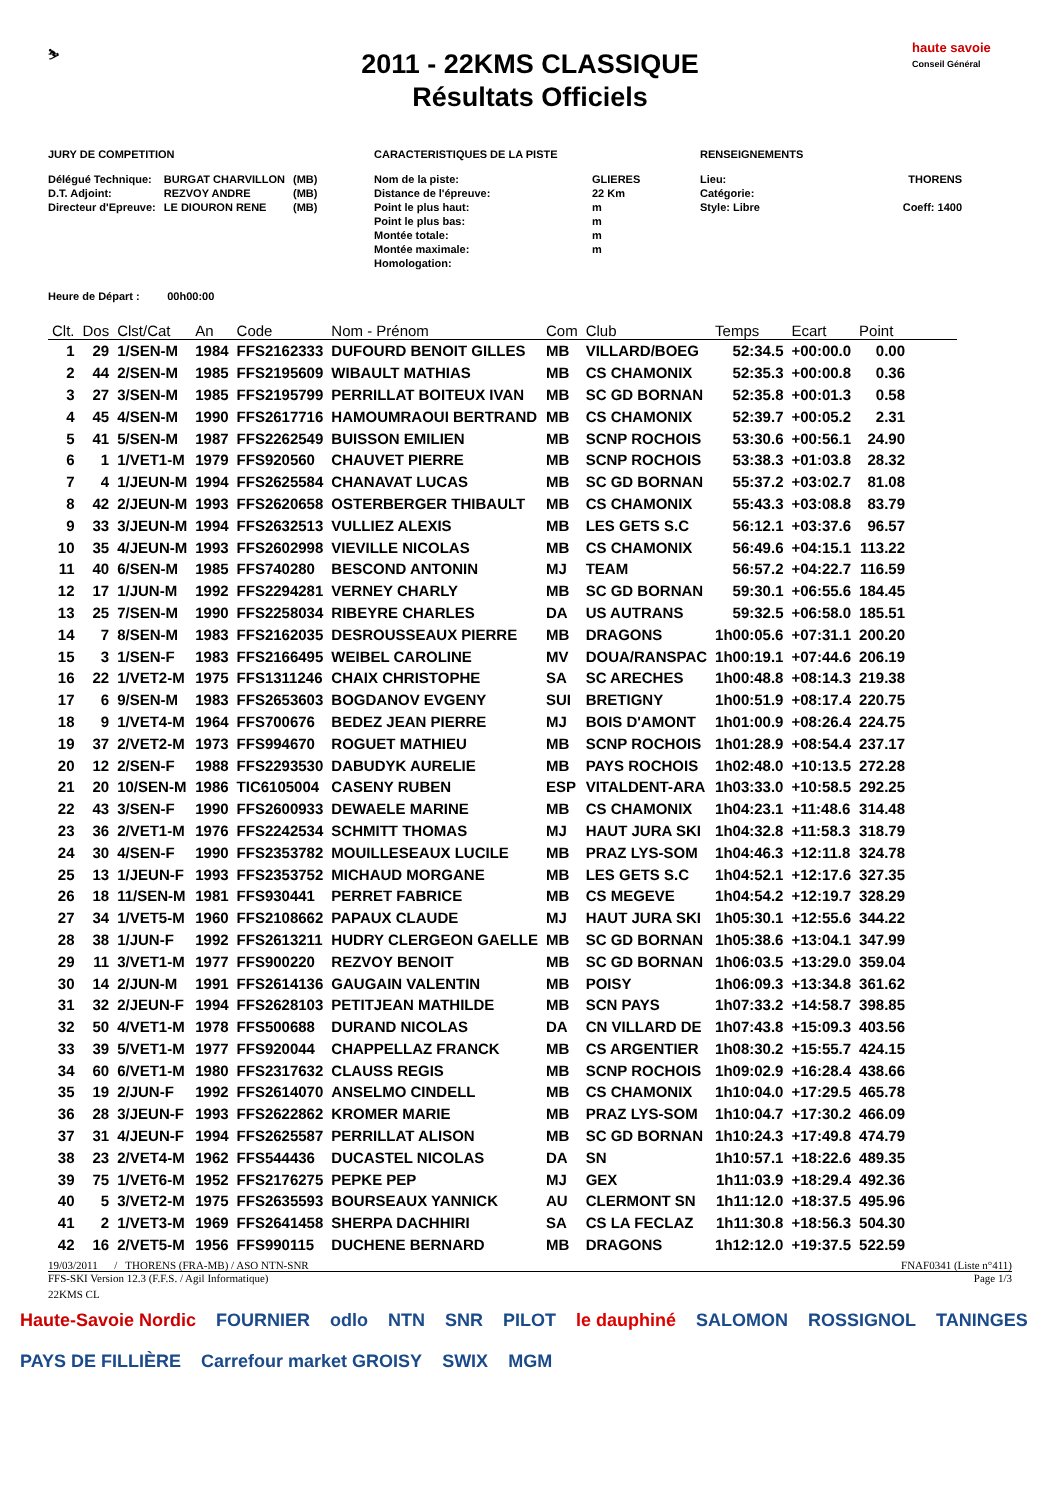⛷
2011 - 22KMS CLASSIQUE
Résultats Officiels
haute savoie
Conseil Général
JURY DE COMPETITION
| Délégué Technique: | BURGAT CHARVILLON | (MB) |
| D.T. Adjoint: | REZVOY ANDRE | (MB) |
| Directeur d'Epreuve: | LE DIOURON RENE | (MB) |
CARACTERISTIQUES DE LA PISTE
| Nom de la piste: | GLIERES |
| Distance de l'épreuve: | 22 Km |
| Point le plus haut: | m |
| Point le plus bas: | m |
| Montée totale: | m |
| Montée maximale: | m |
| Homologation: | |
RENSEIGNEMENTS
| Lieu: | THORENS |
| Catégorie: | |
| Style: Libre | Coeff: 1400 |
Heure de Départ : 00h00:00
| Clt. | Dos | Clst/Cat | An | Code | Nom - Prénom | Com | Club | Temps | Ecart | Point | |
| --- | --- | --- | --- | --- | --- | --- | --- | --- | --- | --- | --- |
| 1 | 29 | 1/SEN-M | 1984 | FFS2162333 | DUFOURD BENOIT GILLES | MB | VILLARD/BOEG | 52:34.5 | +00:00.0 | 0.00 | |
| 2 | 44 | 2/SEN-M | 1985 | FFS2195609 | WIBAULT MATHIAS | MB | CS CHAMONIX | 52:35.3 | +00:00.8 | 0.36 | |
| 3 | 27 | 3/SEN-M | 1985 | FFS2195799 | PERRILLAT BOITEUX IVAN | MB | SC GD BORNAN | 52:35.8 | +00:01.3 | 0.58 | |
| 4 | 45 | 4/SEN-M | 1990 | FFS2617716 | HAMOUMRAOUI BERTRAND | MB | CS CHAMONIX | 52:39.7 | +00:05.2 | 2.31 | |
| 5 | 41 | 5/SEN-M | 1987 | FFS2262549 | BUISSON EMILIEN | MB | SCNP ROCHOIS | 53:30.6 | +00:56.1 | 24.90 | |
| 6 | 1 | 1/VET1-M | 1979 | FFS920560 | CHAUVET PIERRE | MB | SCNP ROCHOIS | 53:38.3 | +01:03.8 | 28.32 | |
| 7 | 4 | 1/JEUN-M | 1994 | FFS2625584 | CHANAVAT LUCAS | MB | SC GD BORNAN | 55:37.2 | +03:02.7 | 81.08 | |
| 8 | 42 | 2/JEUN-M | 1993 | FFS2620658 | OSTERBERGER THIBAULT | MB | CS CHAMONIX | 55:43.3 | +03:08.8 | 83.79 | |
| 9 | 33 | 3/JEUN-M | 1994 | FFS2632513 | VULLIEZ ALEXIS | MB | LES GETS S.C | 56:12.1 | +03:37.6 | 96.57 | |
| 10 | 35 | 4/JEUN-M | 1993 | FFS2602998 | VIEVILLE NICOLAS | MB | CS CHAMONIX | 56:49.6 | +04:15.1 | 113.22 | |
| 11 | 40 | 6/SEN-M | 1985 | FFS740280 | BESCOND ANTONIN | MJ | TEAM | 56:57.2 | +04:22.7 | 116.59 | |
| 12 | 17 | 1/JUN-M | 1992 | FFS2294281 | VERNEY CHARLY | MB | SC GD BORNAN | 59:30.1 | +06:55.6 | 184.45 | |
| 13 | 25 | 7/SEN-M | 1990 | FFS2258034 | RIBEYRE CHARLES | DA | US AUTRANS | 59:32.5 | +06:58.0 | 185.51 | |
| 14 | 7 | 8/SEN-M | 1983 | FFS2162035 | DESROUSSEAUX PIERRE | MB | DRAGONS | 1h00:05.6 | +07:31.1 | 200.20 | |
| 15 | 3 | 1/SEN-F | 1983 | FFS2166495 | WEIBEL CAROLINE | MV | DOUA/RANSPAC | 1h00:19.1 | +07:44.6 | 206.19 | |
| 16 | 22 | 1/VET2-M | 1975 | FFS1311246 | CHAIX CHRISTOPHE | SA | SC ARECHES | 1h00:48.8 | +08:14.3 | 219.38 | |
| 17 | 6 | 9/SEN-M | 1983 | FFS2653603 | BOGDANOV EVGENY | SUI | BRETIGNY | 1h00:51.9 | +08:17.4 | 220.75 | |
| 18 | 9 | 1/VET4-M | 1964 | FFS700676 | BEDEZ JEAN PIERRE | MJ | BOIS D'AMONT | 1h01:00.9 | +08:26.4 | 224.75 | |
| 19 | 37 | 2/VET2-M | 1973 | FFS994670 | ROGUET MATHIEU | MB | SCNP ROCHOIS | 1h01:28.9 | +08:54.4 | 237.17 | |
| 20 | 12 | 2/SEN-F | 1988 | FFS2293530 | DABUDYK AURELIE | MB | PAYS ROCHOIS | 1h02:48.0 | +10:13.5 | 272.28 | |
| 21 | 20 | 10/SEN-M | 1986 | TIC6105004 | CASENY RUBEN | ESP | VITALDENT-ARA | 1h03:33.0 | +10:58.5 | 292.25 | |
| 22 | 43 | 3/SEN-F | 1990 | FFS2600933 | DEWAELE MARINE | MB | CS CHAMONIX | 1h04:23.1 | +11:48.6 | 314.48 | |
| 23 | 36 | 2/VET1-M | 1976 | FFS2242534 | SCHMITT THOMAS | MJ | HAUT JURA SKI | 1h04:32.8 | +11:58.3 | 318.79 | |
| 24 | 30 | 4/SEN-F | 1990 | FFS2353782 | MOUILLESEAUX LUCILE | MB | PRAZ LYS-SOM | 1h04:46.3 | +12:11.8 | 324.78 | |
| 25 | 13 | 1/JEUN-F | 1993 | FFS2353752 | MICHAUD MORGANE | MB | LES GETS S.C | 1h04:52.1 | +12:17.6 | 327.35 | |
| 26 | 18 | 11/SEN-M | 1981 | FFS930441 | PERRET FABRICE | MB | CS MEGEVE | 1h04:54.2 | +12:19.7 | 328.29 | |
| 27 | 34 | 1/VET5-M | 1960 | FFS2108662 | PAPAUX CLAUDE | MJ | HAUT JURA SKI | 1h05:30.1 | +12:55.6 | 344.22 | |
| 28 | 38 | 1/JUN-F | 1992 | FFS2613211 | HUDRY CLERGEON GAELLE | MB | SC GD BORNAN | 1h05:38.6 | +13:04.1 | 347.99 | |
| 29 | 11 | 3/VET1-M | 1977 | FFS900220 | REZVOY BENOIT | MB | SC GD BORNAN | 1h06:03.5 | +13:29.0 | 359.04 | |
| 30 | 14 | 2/JUN-M | 1991 | FFS2614136 | GAUGAIN VALENTIN | MB | POISY | 1h06:09.3 | +13:34.8 | 361.62 | |
| 31 | 32 | 2/JEUN-F | 1994 | FFS2628103 | PETITJEAN MATHILDE | MB | SCN PAYS | 1h07:33.2 | +14:58.7 | 398.85 | |
| 32 | 50 | 4/VET1-M | 1978 | FFS500688 | DURAND NICOLAS | DA | CN VILLARD DE | 1h07:43.8 | +15:09.3 | 403.56 | |
| 33 | 39 | 5/VET1-M | 1977 | FFS920044 | CHAPPELLAZ FRANCK | MB | CS ARGENTIER | 1h08:30.2 | +15:55.7 | 424.15 | |
| 34 | 60 | 6/VET1-M | 1980 | FFS2317632 | CLAUSS REGIS | MB | SCNP ROCHOIS | 1h09:02.9 | +16:28.4 | 438.66 | |
| 35 | 19 | 2/JUN-F | 1992 | FFS2614070 | ANSELMO CINDELL | MB | CS CHAMONIX | 1h10:04.0 | +17:29.5 | 465.78 | |
| 36 | 28 | 3/JEUN-F | 1993 | FFS2622862 | KROMER MARIE | MB | PRAZ LYS-SOM | 1h10:04.7 | +17:30.2 | 466.09 | |
| 37 | 31 | 4/JEUN-F | 1994 | FFS2625587 | PERRILLAT ALISON | MB | SC GD BORNAN | 1h10:24.3 | +17:49.8 | 474.79 | |
| 38 | 23 | 2/VET4-M | 1962 | FFS544436 | DUCASTEL NICOLAS | DA | SN | 1h10:57.1 | +18:22.6 | 489.35 | |
| 39 | 75 | 1/VET6-M | 1952 | FFS2176275 | PEPKE PEP | MJ | GEX | 1h11:03.9 | +18:29.4 | 492.36 | |
| 40 | 5 | 3/VET2-M | 1975 | FFS2635593 | BOURSEAUX YANNICK | AU | CLERMONT SN | 1h11:12.0 | +18:37.5 | 495.96 | |
| 41 | 2 | 1/VET3-M | 1969 | FFS2641458 | SHERPA DACHHIRI | SA | CS LA FECLAZ | 1h11:30.8 | +18:56.3 | 504.30 | |
| 42 | 16 | 2/VET5-M | 1956 | FFS990115 | DUCHENE BERNARD | MB | DRAGONS | 1h12:12.0 | +19:37.5 | 522.59 | |
19/03/2011 / THORENS (FRA-MB) / ASO NTN-SNR FNAF0341 (Liste n°411)
FFS-SKI Version 12.3 (F.F.S. / Agil Informatique) Page 1/3
22KMS CL
Haute-Savoie Nordic FOURNIER odlo NTN SNR PILOT le dauphiné SALOMON ROSSIGNOL TANINGES PAYS DE FILLIÈRE Carrefour market GROISY SWIX MGM